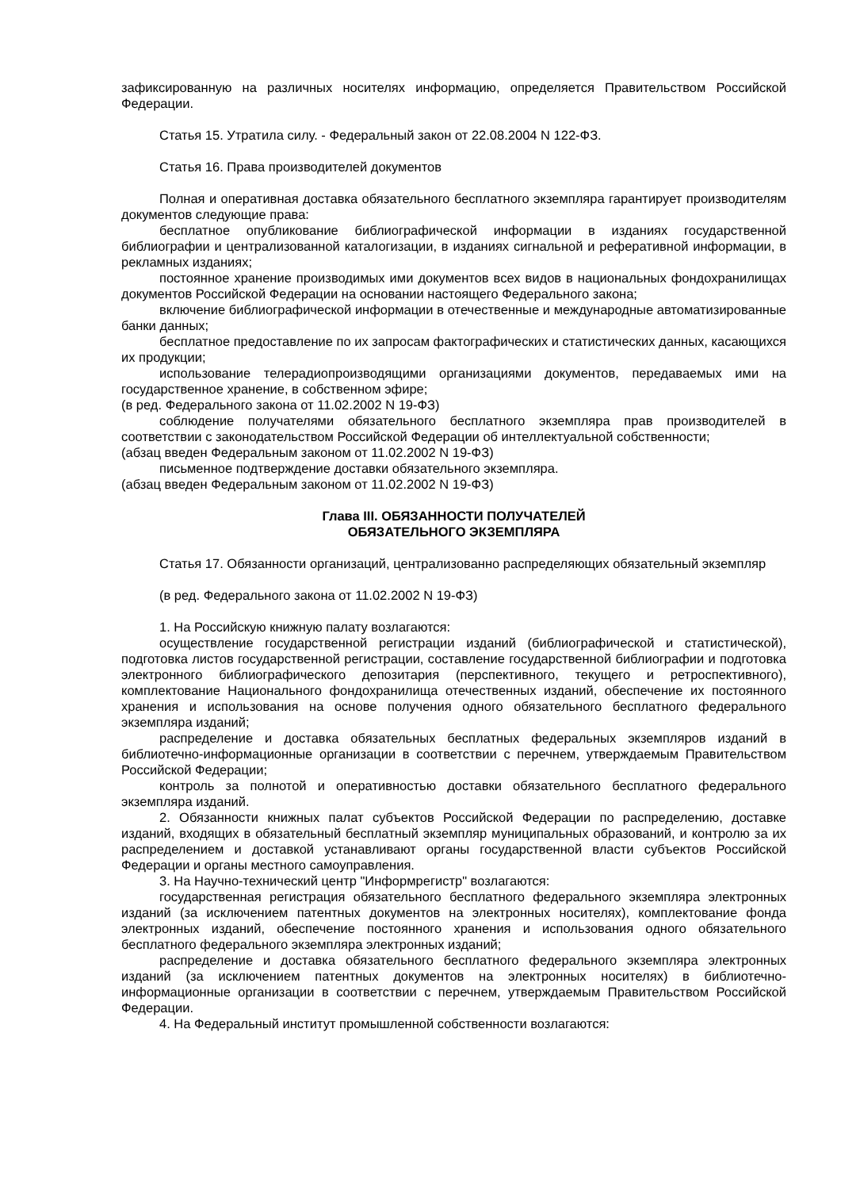зафиксированную на различных носителях информацию, определяется Правительством Российской Федерации.
Статья 15. Утратила силу. - Федеральный закон от 22.08.2004 N 122-ФЗ.
Статья 16. Права производителей документов
Полная и оперативная доставка обязательного бесплатного экземпляра гарантирует производителям документов следующие права:
бесплатное опубликование библиографической информации в изданиях государственной библиографии и централизованной каталогизации, в изданиях сигнальной и реферативной информации, в рекламных изданиях;
постоянное хранение производимых ими документов всех видов в национальных фондохранилищах документов Российской Федерации на основании настоящего Федерального закона;
включение библиографической информации в отечественные и международные автоматизированные банки данных;
бесплатное предоставление по их запросам фактографических и статистических данных, касающихся их продукции;
использование телерадиопроизводящими организациями документов, передаваемых ими на государственное хранение, в собственном эфире;
(в ред. Федерального закона от 11.02.2002 N 19-ФЗ)
соблюдение получателями обязательного бесплатного экземпляра прав производителей в соответствии с законодательством Российской Федерации об интеллектуальной собственности;
(абзац введен Федеральным законом от 11.02.2002 N 19-ФЗ)
письменное подтверждение доставки обязательного экземпляра.
(абзац введен Федеральным законом от 11.02.2002 N 19-ФЗ)
Глава III. ОБЯЗАННОСТИ ПОЛУЧАТЕЛЕЙ
ОБЯЗАТЕЛЬНОГО ЭКЗЕМПЛЯРА
Статья 17. Обязанности организаций, централизованно распределяющих обязательный экземпляр
(в ред. Федерального закона от 11.02.2002 N 19-ФЗ)
1. На Российскую книжную палату возлагаются:
осуществление государственной регистрации изданий (библиографической и статистической), подготовка листов государственной регистрации, составление государственной библиографии и подготовка электронного библиографического депозитария (перспективного, текущего и ретроспективного), комплектование Национального фондохранилища отечественных изданий, обеспечение их постоянного хранения и использования на основе получения одного обязательного бесплатного федерального экземпляра изданий;
распределение и доставка обязательных бесплатных федеральных экземпляров изданий в библиотечно-информационные организации в соответствии с перечнем, утверждаемым Правительством Российской Федерации;
контроль за полнотой и оперативностью доставки обязательного бесплатного федерального экземпляра изданий.
2. Обязанности книжных палат субъектов Российской Федерации по распределению, доставке изданий, входящих в обязательный бесплатный экземпляр муниципальных образований, и контролю за их распределением и доставкой устанавливают органы государственной власти субъектов Российской Федерации и органы местного самоуправления.
3. На Научно-технический центр "Информрегистр" возлагаются:
государственная регистрация обязательного бесплатного федерального экземпляра электронных изданий (за исключением патентных документов на электронных носителях), комплектование фонда электронных изданий, обеспечение постоянного хранения и использования одного обязательного бесплатного федерального экземпляра электронных изданий;
распределение и доставка обязательного бесплатного федерального экземпляра электронных изданий (за исключением патентных документов на электронных носителях) в библиотечно-информационные организации в соответствии с перечнем, утверждаемым Правительством Российской Федерации.
4. На Федеральный институт промышленной собственности возлагаются: